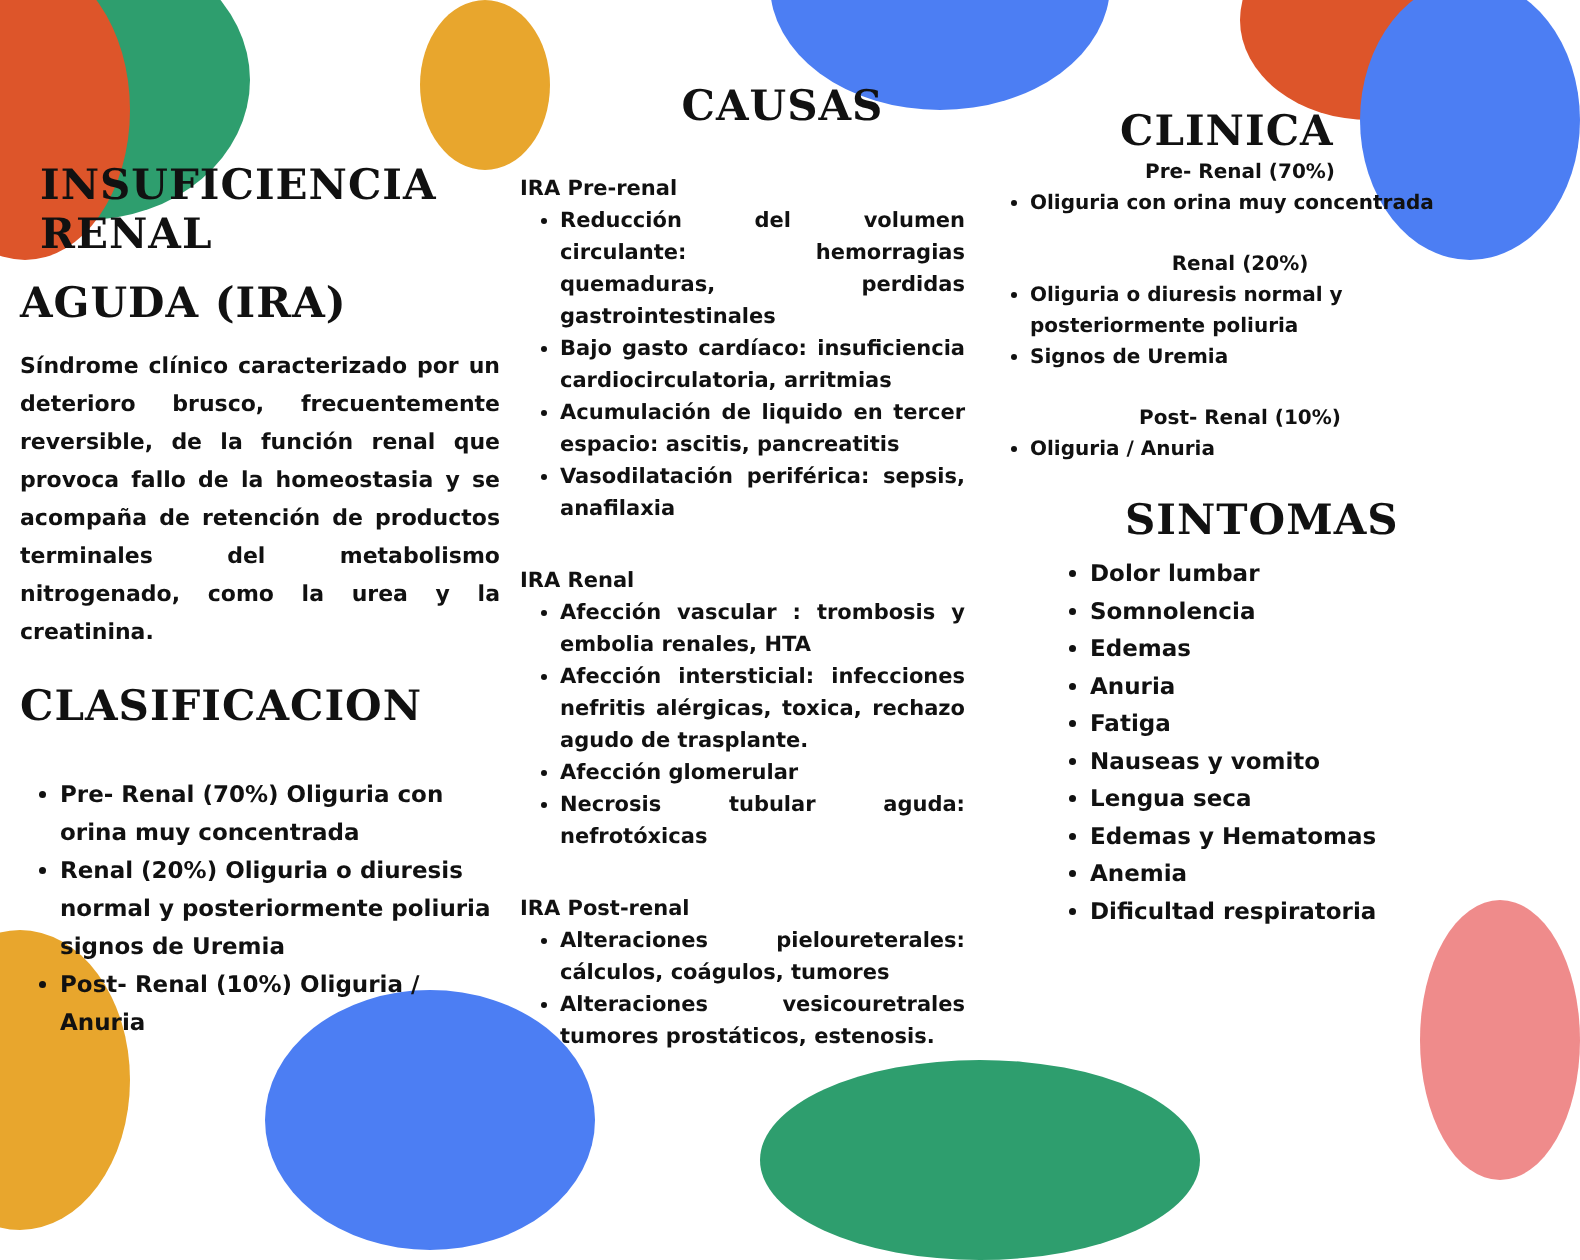INSUFICIENCIA RENAL
AGUDA (IRA)
Síndrome clínico caracterizado por un deterioro brusco, frecuentemente reversible, de la función renal que provoca fallo de la homeostasia y se acompaña de retención de productos terminales del metabolismo nitrogenado, como la urea y la creatinina.
CLASIFICACION
Pre- Renal (70%) Oliguria con orina muy concentrada
Renal (20%) Oliguria o diuresis normal y posteriormente poliuria signos de Uremia
Post- Renal (10%) Oliguria / Anuria
CAUSAS
IRA Pre-renal
Reducción del volumen circulante: hemorragias quemaduras, perdidas gastrointestinales
Bajo gasto cardíaco: insuficiencia cardiocirculatoria, arritmias
Acumulación de liquido en tercer espacio: ascitis, pancreatitis
Vasodilatación periférica: sepsis, anafilaxia
IRA Renal
Afección vascular : trombosis y embolia renales, HTA
Afección intersticial: infecciones nefritis alérgicas, toxica, rechazo agudo de trasplante.
Afección glomerular
Necrosis tubular aguda: nefrotóxicas
IRA Post-renal
Alteraciones pieloureterales: cálculos, coágulos, tumores
Alteraciones vesicouretrales tumores prostáticos, estenosis.
CLINICA
Pre- Renal (70%)
Oliguria con orina muy concentrada
Renal (20%)
Oliguria o diuresis normal y posteriormente poliuria
Signos de Uremia
Post- Renal (10%)
Oliguria / Anuria
SINTOMAS
Dolor lumbar
Somnolencia
Edemas
Anuria
Fatiga
Nauseas y vomito
Lengua seca
Edemas y Hematomas
Anemia
Dificultad respiratoria